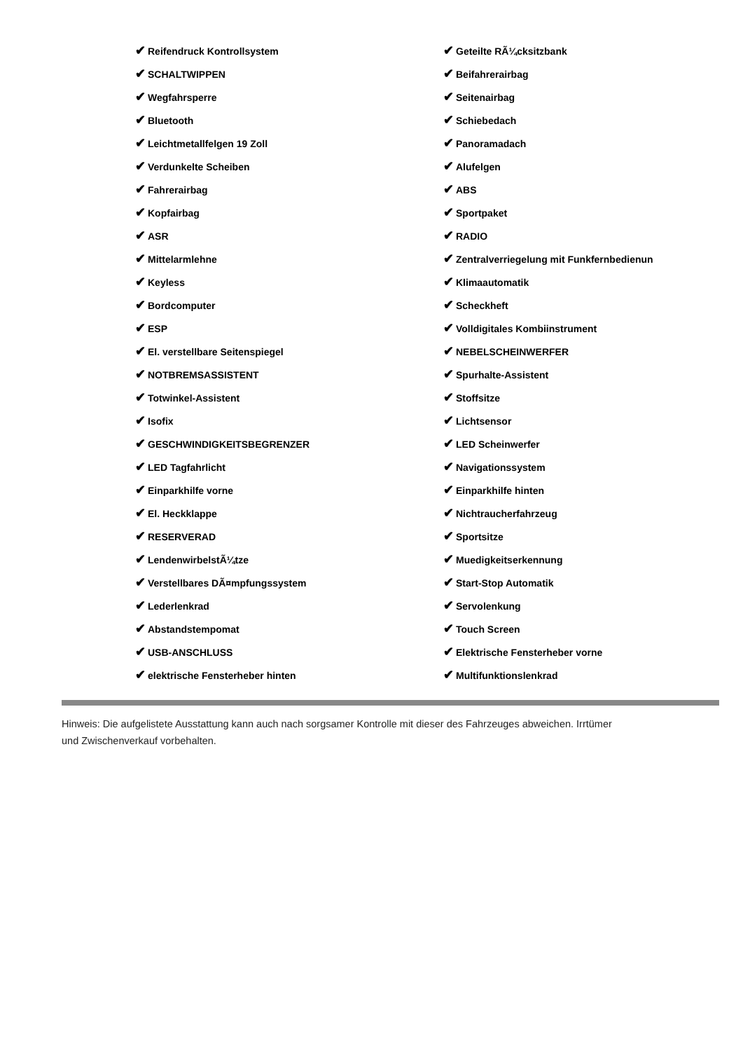| ✔ Reifendruck Kontrollsystem | ✔ Geteilte RÃ¼cksitzbank |
| ✔ SCHALTWIPPEN | ✔ Beifahrerairbag |
| ✔ Wegfahrsperre | ✔ Seitenairbag |
| ✔ Bluetooth | ✔ Schiebedach |
| ✔ Leichtmetallfelgen 19 Zoll | ✔ Panoramadach |
| ✔ Verdunkelte Scheiben | ✔ Alufelgen |
| ✔ Fahrerairbag | ✔ ABS |
| ✔ Kopfairbag | ✔ Sportpaket |
| ✔ ASR | ✔ RADIO |
| ✔ Mittelarmlehne | ✔ Zentralverriegelung mit Funkfernbedienun |
| ✔ Keyless | ✔ Klimaautomatik |
| ✔ Bordcomputer | ✔ Scheckheft |
| ✔ ESP | ✔ Volldigitales Kombiinstrument |
| ✔ El. verstellbare Seitenspiegel | ✔ NEBELSCHEINWERFER |
| ✔ NOTBREMSASSISTENT | ✔ Spurhalte-Assistent |
| ✔ Totwinkel-Assistent | ✔ Stoffsitze |
| ✔ Isofix | ✔ Lichtsensor |
| ✔ GESCHWINDIGKEITSBEGRENZER | ✔ LED Scheinwerfer |
| ✔ LED Tagfahrlicht | ✔ Navigationssystem |
| ✔ Einparkhilfe vorne | ✔ Einparkhilfe hinten |
| ✔ El. Heckklappe | ✔ Nichtraucherfahrzeug |
| ✔ RESERVERAD | ✔ Sportsitze |
| ✔ LendenwirbelstÃ¼tze | ✔ Muedigkeitserkennung |
| ✔ Verstellbares DÃ¤mpfungssystem | ✔ Start-Stop Automatik |
| ✔ Lederlenkrad | ✔ Servolenkung |
| ✔ Abstandstempomat | ✔ Touch Screen |
| ✔ USB-ANSCHLUSS | ✔ Elektrische Fensterheber vorne |
| ✔ elektrische Fensterheber hinten | ✔ Multifunktionslenkrad |
Hinweis: Die aufgelistete Ausstattung kann auch nach sorgsamer Kontrolle mit dieser des Fahrzeuges abweichen. Irrtümer und Zwischenverkauf vorbehalten.